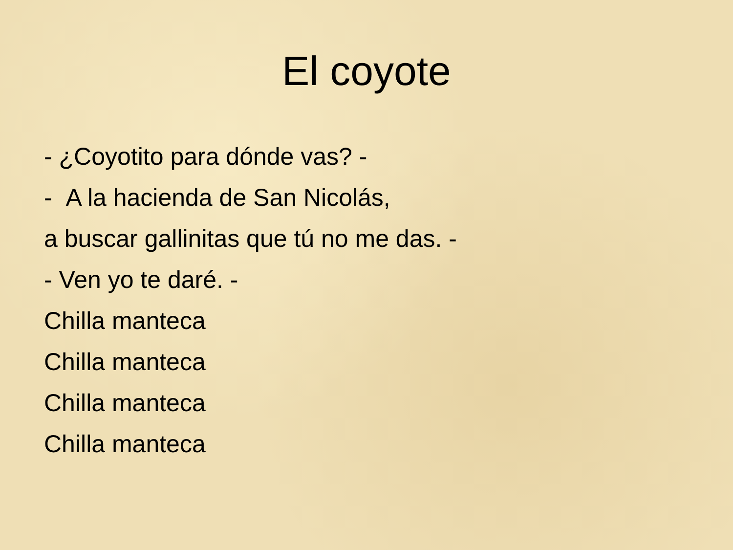El coyote
- ¿Coyotito para dónde vas? -
- A la hacienda de San Nicolás,
a buscar gallinitas que tú no me das. -
- Ven yo te daré. -
Chilla manteca
Chilla manteca
Chilla manteca
Chilla manteca